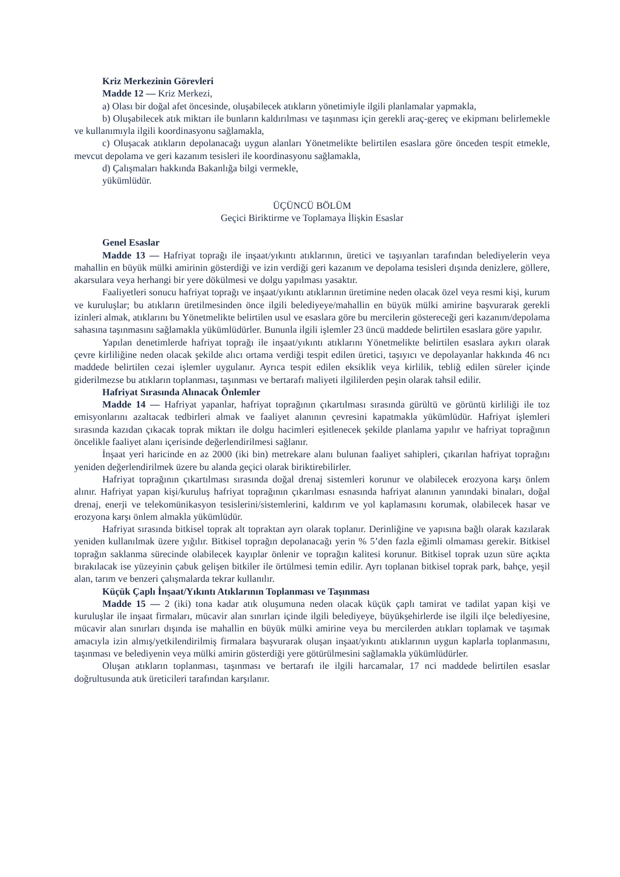Kriz Merkezinin Görevleri
Madde 12 — Kriz Merkezi,
a) Olası bir doğal afet öncesinde, oluşabilecek atıkların yönetimiyle ilgili planlamalar yapmakla,
b) Oluşabilecek atık miktarı ile bunların kaldırılması ve taşınması için gerekli araç-gereç ve ekipmanı belirlemekle ve kullanımıyla ilgili koordinasyonu sağlamakla,
c) Oluşacak atıkların depolanacağı uygun alanları Yönetmelikte belirtilen esaslara göre önceden tespit etmekle, mevcut depolama ve geri kazanım tesisleri ile koordinasyonu sağlamakla,
d) Çalışmaları hakkında Bakanlığa bilgi vermekle,
yükümlüdür.
ÜÇÜNCÜ BÖLÜM
Geçici Biriktirme ve Toplamaya İlişkin Esaslar
Genel Esaslar
Madde 13 — Hafriyat toprağı ile inşaat/yıkıntı atıklarının, üretici ve taşıyanları tarafından belediyelerin veya mahallin en büyük mülki amirinin gösterdiği ve izin verdiği geri kazanım ve depolama tesisleri dışında denizlere, göllere, akarsulara veya herhangi bir yere dökülmesi ve dolgu yapılması yasaktır.
Faaliyetleri sonucu hafriyat toprağı ve inşaat/yıkıntı atıklarının üretimine neden olacak özel veya resmi kişi, kurum ve kuruluşlar; bu atıkların üretilmesinden önce ilgili belediyeye/mahallin en büyük mülki amirine başvurarak gerekli izinleri almak, atıklarını bu Yönetmelikte belirtilen usul ve esaslara göre bu mercilerin göstereceği geri kazanım/depolama sahasına taşınmasını sağlamakla yükümlüdürler. Bununla ilgili işlemler 23 üncü maddede belirtilen esaslara göre yapılır.
Yapılan denetimlerde hafriyat toprağı ile inşaat/yıkıntı atıklarını Yönetmelikte belirtilen esaslara aykırı olarak çevre kirliliğine neden olacak şekilde alıcı ortama verdiği tespit edilen üretici, taşıyıcı ve depolayanlar hakkında 46 ncı maddede belirtilen cezai işlemler uygulanır. Ayrıca tespit edilen eksiklik veya kirlilik, tebliğ edilen süreler içinde giderilmezse bu atıkların toplanması, taşınması ve bertarafı maliyeti ilgililerden peşin olarak tahsil edilir.
Hafriyat Sırasında Alınacak Önlemler
Madde 14 — Hafriyat yapanlar, hafriyat toprağının çıkartılması sırasında gürültü ve görüntü kirliliği ile toz emisyonlarını azaltacak tedbirleri almak ve faaliyet alanının çevresini kapatmakla yükümlüdür. Hafriyat işlemleri sırasında kazıdan çıkacak toprak miktarı ile dolgu hacimleri eşitlenecek şekilde planlama yapılır ve hafriyat toprağının öncelikle faaliyet alanı içerisinde değerlendirilmesi sağlanır.
İnşaat yeri haricinde en az 2000 (iki bin) metrekare alanı bulunan faaliyet sahipleri, çıkarılan hafriyat toprağını yeniden değerlendirilmek üzere bu alanda geçici olarak biriktirebilirler.
Hafriyat toprağının çıkartılması sırasında doğal drenaj sistemleri korunur ve olabilecek erozyona karşı önlem alınır. Hafriyat yapan kişi/kuruluş hafriyat toprağının çıkarılması esnasında hafriyat alanının yanındaki binaları, doğal drenaj, enerji ve telekomünikasyon tesislerini/sistemlerini, kaldırım ve yol kaplamasını korumak, olabilecek hasar ve erozyona karşı önlem almakla yükümlüdür.
Hafriyat sırasında bitkisel toprak alt topraktan ayrı olarak toplanır. Derinliğine ve yapısına bağlı olarak kazılarak yeniden kullanılmak üzere yığılır. Bitkisel toprağın depolanacağı yerin % 5’den fazla eğimli olmaması gerekir. Bitkisel toprağın saklanma sürecinde olabilecek kayıplar önlenir ve toprağın kalitesi korunur. Bitkisel toprak uzun süre açıkta bırakılacak ise yüzeyinin çabuk gelişen bitkiler ile örtülmesi temin edilir. Ayrı toplanan bitkisel toprak park, bahçe, yeşil alan, tarım ve benzeri çalışmalarda tekrar kullanılır.
Küçük Çaplı İnşaat/Yıkıntı Atıklarının Toplanması ve Taşınması
Madde 15 — 2 (iki) tona kadar atık oluşumuna neden olacak küçük çaplı tamirat ve tadilat yapan kişi ve kuruluşlar ile inşaat firmaları, mücavir alan sınırları içinde ilgili belediyeye, büyükşehirlerde ise ilgili ilçe belediyesine, mücavir alan sınırları dışında ise mahallin en büyük mülki amirine veya bu mercilerden atıkları toplamak ve taşımak amacıyla izin almış/yetkilendirilmiş firmalara başvurarak oluşan inşaat/yıkıntı atıklarının uygun kaplarla toplanmasını, taşınması ve belediyenin veya mülki amirin gösterdiği yere götürülmesini sağlamakla yükümlüdürler.
Oluşan atıkların toplanması, taşınması ve bertarafı ile ilgili harcamalar, 17 nci maddede belirtilen esaslar doğrultusunda atık üreticileri tarafından karşılanır.